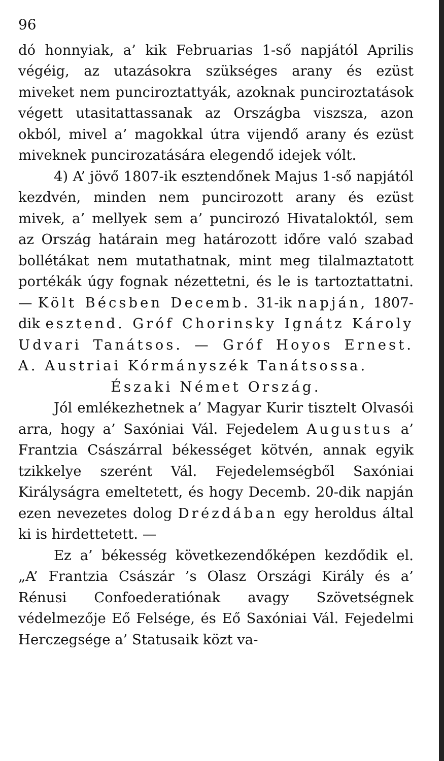96
dó honnyiak, a’ kik Februarias 1-ső napjától Apri­lis végéig, az utazásokra szükséges arany és ezüst miveket nem punciroztattyák, azoknak puncirozta­tások végett utasitattassanak az Országba visz­sza, azon okból, mivel a’ magokkal útra vijendő arany és ezüst miveknek puncirozatására elegen­dő idejek vólt.
4) A’ jövő 1807-ik esztendőnek Majus 1-ső napjától kezdvén, minden nem puncirozott arany és ezüst mivek, a’ mellyek sem a’ puncirozó Hi­vataloktól, sem az Ország határain meg határo­zott időre való szabad bollétákat nem mutathat­nak, mint meg tilalmaztatott portékák úgy fog­nak nézettetni, és le is tartoztattatni. — Költ Bécsben Decemb. 31-ik napján, 1807-dik esztend. Gróf Chorinsky Ignátz Ká­roly Udvari Tanátsos. — Gróf Hoyos Ernest. A. Austriai Kórmányszék Ta­nátsossa.
Északi Német Ország.
Jól emlékezhetnek a’ Magyar Kurir tisztelt Olvasói arra, hogy a’ Saxóniai Vál. Fejedelem Augustus a’ Frantzia Császárral békességet köt­vén, annak egyik tzikkelye szerént Vál. Fejedelem­ségből Saxóniai Királyságra emeltetett, és hogy Decemb. 20-dik napján ezen nevezetes dolog Drézdában egy heroldus által ki is hirdette­tett. —
Ez a’ békesség következendőképen kez­dődik el. „A’ Frantzia Császár ’s Olasz Országi Király és a’ Rénusi Confoederatiónak avagy Szö­vetségnek védelmezője Eő Felsége, és Eő Saxóniai Vál. Fejedelmi Herczegsége a’ Statusaik közt va-